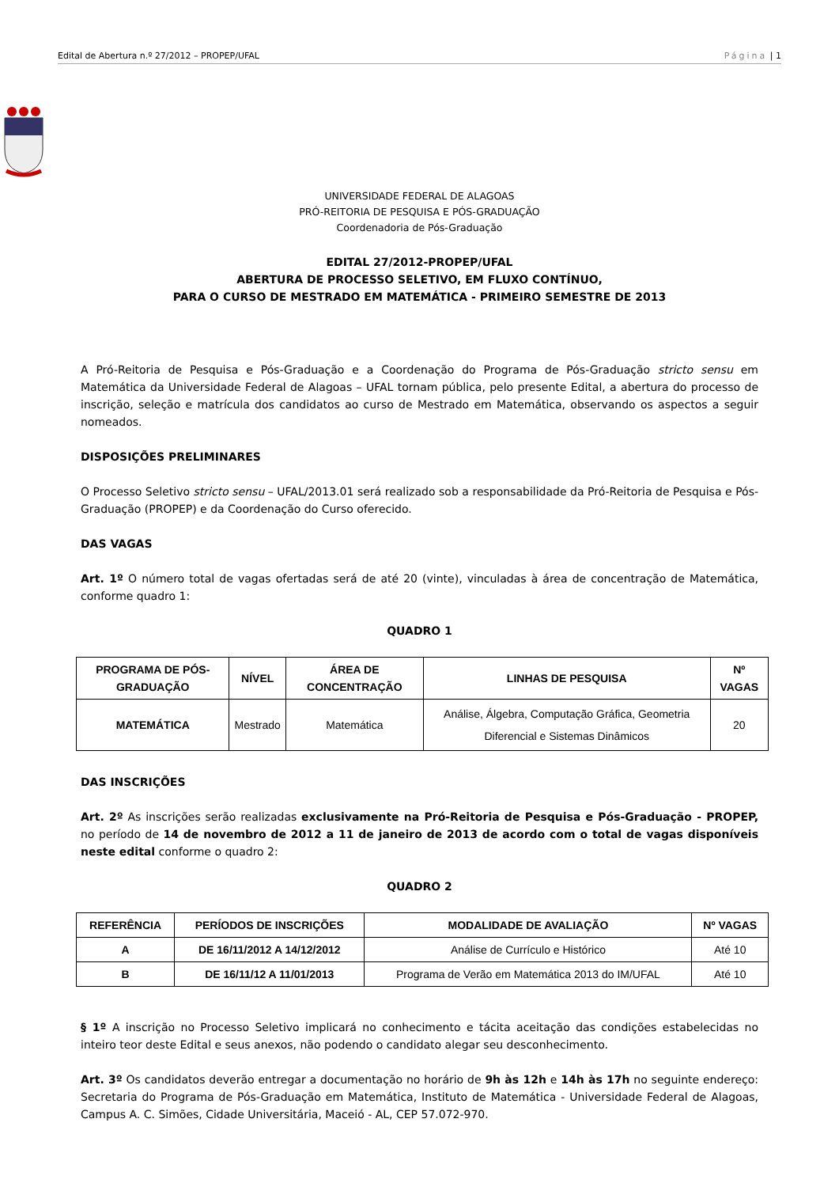Edital de Abertura n.º 27/2012 – PROPEP/UFAL Página | 1
UNIVERSIDADE FEDERAL DE ALAGOAS
PRÓ-REITORIA DE PESQUISA E PÓS-GRADUAÇÃO
Coordenadoria de Pós-Graduação
EDITAL 27/2012-PROPEP/UFAL
ABERTURA DE PROCESSO SELETIVO, EM FLUXO CONTÍNUO,
PARA O CURSO DE MESTRADO EM MATEMÁTICA - PRIMEIRO SEMESTRE DE 2013
A Pró-Reitoria de Pesquisa e Pós-Graduação e a Coordenação do Programa de Pós-Graduação stricto sensu em Matemática da Universidade Federal de Alagoas – UFAL tornam pública, pelo presente Edital, a abertura do processo de inscrição, seleção e matrícula dos candidatos ao curso de Mestrado em Matemática, observando os aspectos a seguir nomeados.
DISPOSIÇÕES PRELIMINARES
O Processo Seletivo stricto sensu – UFAL/2013.01 será realizado sob a responsabilidade da Pró-Reitoria de Pesquisa e Pós-Graduação (PROPEP) e da Coordenação do Curso oferecido.
DAS VAGAS
Art. 1º O número total de vagas ofertadas será de até 20 (vinte), vinculadas à área de concentração de Matemática, conforme quadro 1:
QUADRO 1
| PROGRAMA DE PÓS-GRADUAÇÃO | NÍVEL | ÁREA DE CONCENTRAÇÃO | LINHAS DE PESQUISA | Nº VAGAS |
| --- | --- | --- | --- | --- |
| MATEMÁTICA | Mestrado | Matemática | Análise, Álgebra, Computação Gráfica, Geometria Diferencial e Sistemas Dinâmicos | 20 |
DAS INSCRIÇÕES
Art. 2º As inscrições serão realizadas exclusivamente na Pró-Reitoria de Pesquisa e Pós-Graduação - PROPEP, no período de 14 de novembro de 2012 a 11 de janeiro de 2013 de acordo com o total de vagas disponíveis neste edital conforme o quadro 2:
QUADRO 2
| REFERÊNCIA | PERÍODOS DE INSCRIÇÕES | MODALIDADE DE AVALIAÇÃO | Nº VAGAS |
| --- | --- | --- | --- |
| A | DE 16/11/2012 A 14/12/2012 | Análise de Currículo e Histórico | Até 10 |
| B | DE 16/11/12 A 11/01/2013 | Programa de Verão em Matemática 2013 do IM/UFAL | Até 10 |
§ 1º A inscrição no Processo Seletivo implicará no conhecimento e tácita aceitação das condições estabelecidas no inteiro teor deste Edital e seus anexos, não podendo o candidato alegar seu desconhecimento.
Art. 3º Os candidatos deverão entregar a documentação no horário de 9h às 12h e 14h às 17h no seguinte endereço: Secretaria do Programa de Pós-Graduação em Matemática, Instituto de Matemática - Universidade Federal de Alagoas, Campus A. C. Simões, Cidade Universitária, Maceió - AL, CEP 57.072-970.